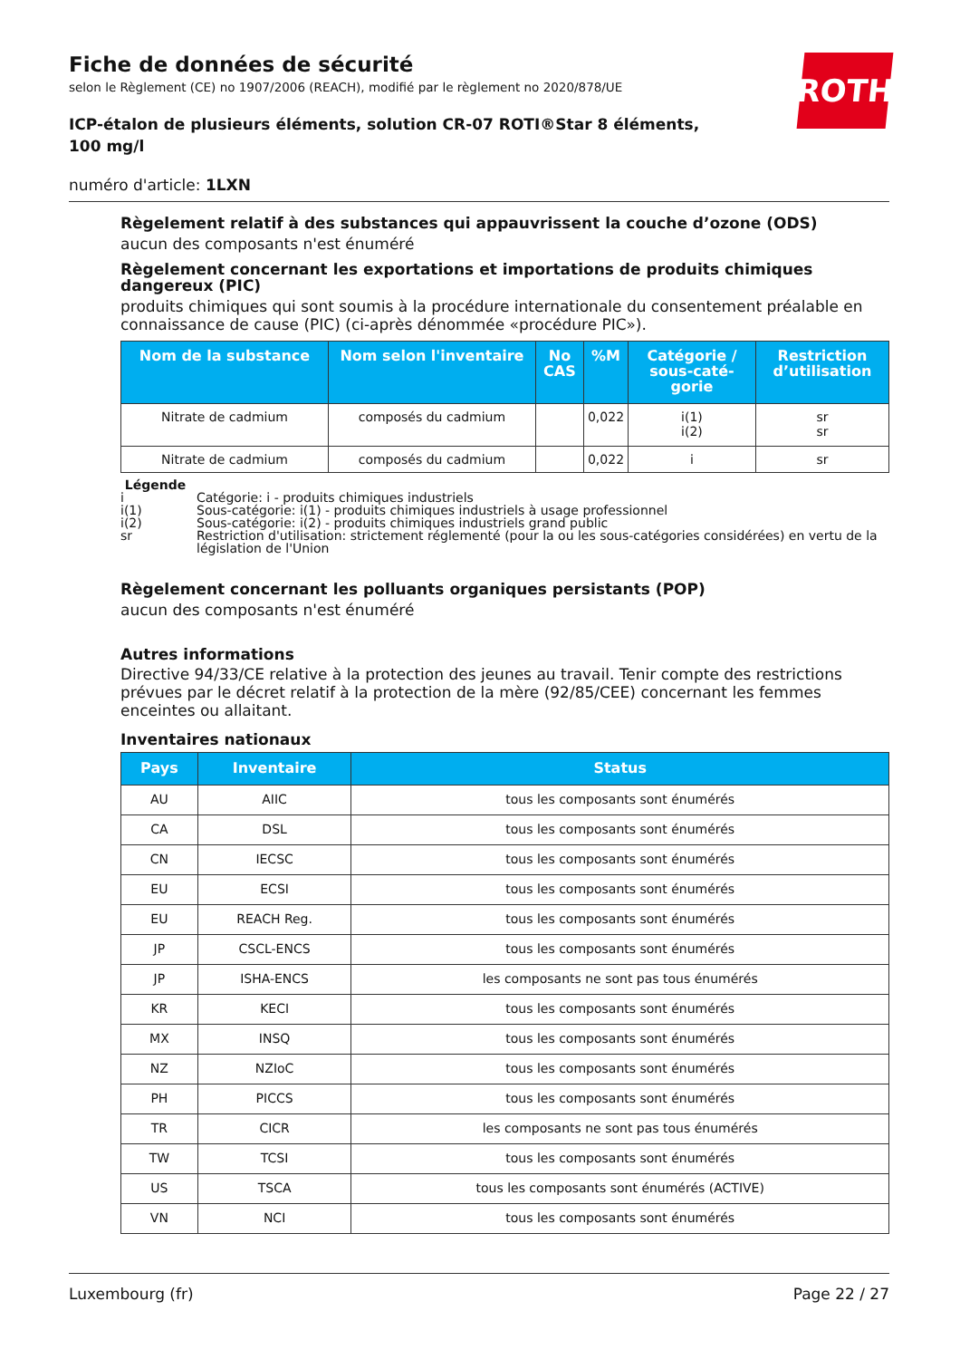Fiche de données de sécurité
selon le Règlement (CE) no 1907/2006 (REACH), modifié par le règlement no 2020/878/UE
ICP-étalon de plusieurs éléments, solution CR-07 ROTI®Star 8 éléments, 100 mg/l
numéro d'article: 1LXN
ROTH
Règelement relatif à des substances qui appauvrissent la couche d’ozone (ODS)
aucun des composants n'est énuméré
Règelement concernant les exportations et importations de produits chimiques dangereux (PIC)
produits chimiques qui sont soumis à la procédure internationale du consentement préalable en connaissance de cause (PIC) (ci-après dénommée «procédure PIC»).
| Nom de la substance | Nom selon l'inventaire | No CAS | %M | Catégorie / sous-caté-gorie | Restriction d’utilisation |
| --- | --- | --- | --- | --- | --- |
| Nitrate de cadmium | composés du cadmium | | 0,022 | i(1) i(2) | sr sr |
| Nitrate de cadmium | composés du cadmium | | 0,022 | i | sr |
Légende
| i | Catégorie: i - produits chimiques industriels |
| i(1) | Sous-catégorie: i(1) - produits chimiques industriels à usage professionnel |
| i(2) | Sous-catégorie: i(2) - produits chimiques industriels grand public |
| sr | Restriction d'utilisation: strictement réglementé (pour la ou les sous-catégories considérées) en vertu de la législation de l'Union |
Règelement concernant les polluants organiques persistants (POP)
aucun des composants n'est énuméré
Autres informations
Directive 94/33/CE relative à la protection des jeunes au travail. Tenir compte des restrictions prévues par le décret relatif à la protection de la mère (92/85/CEE) concernant les femmes enceintes ou allaitant.
Inventaires nationaux
| Pays | Inventaire | Status |
| --- | --- | --- |
| AU | AIIC | tous les composants sont énumérés |
| CA | DSL | tous les composants sont énumérés |
| CN | IECSC | tous les composants sont énumérés |
| EU | ECSI | tous les composants sont énumérés |
| EU | REACH Reg. | tous les composants sont énumérés |
| JP | CSCL-ENCS | tous les composants sont énumérés |
| JP | ISHA-ENCS | les composants ne sont pas tous énumérés |
| KR | KECI | tous les composants sont énumérés |
| MX | INSQ | tous les composants sont énumérés |
| NZ | NZIoC | tous les composants sont énumérés |
| PH | PICCS | tous les composants sont énumérés |
| TR | CICR | les composants ne sont pas tous énumérés |
| TW | TCSI | tous les composants sont énumérés |
| US | TSCA | tous les composants sont énumérés (ACTIVE) |
| VN | NCI | tous les composants sont énumérés |
Luxembourg (fr) Page 22 / 27